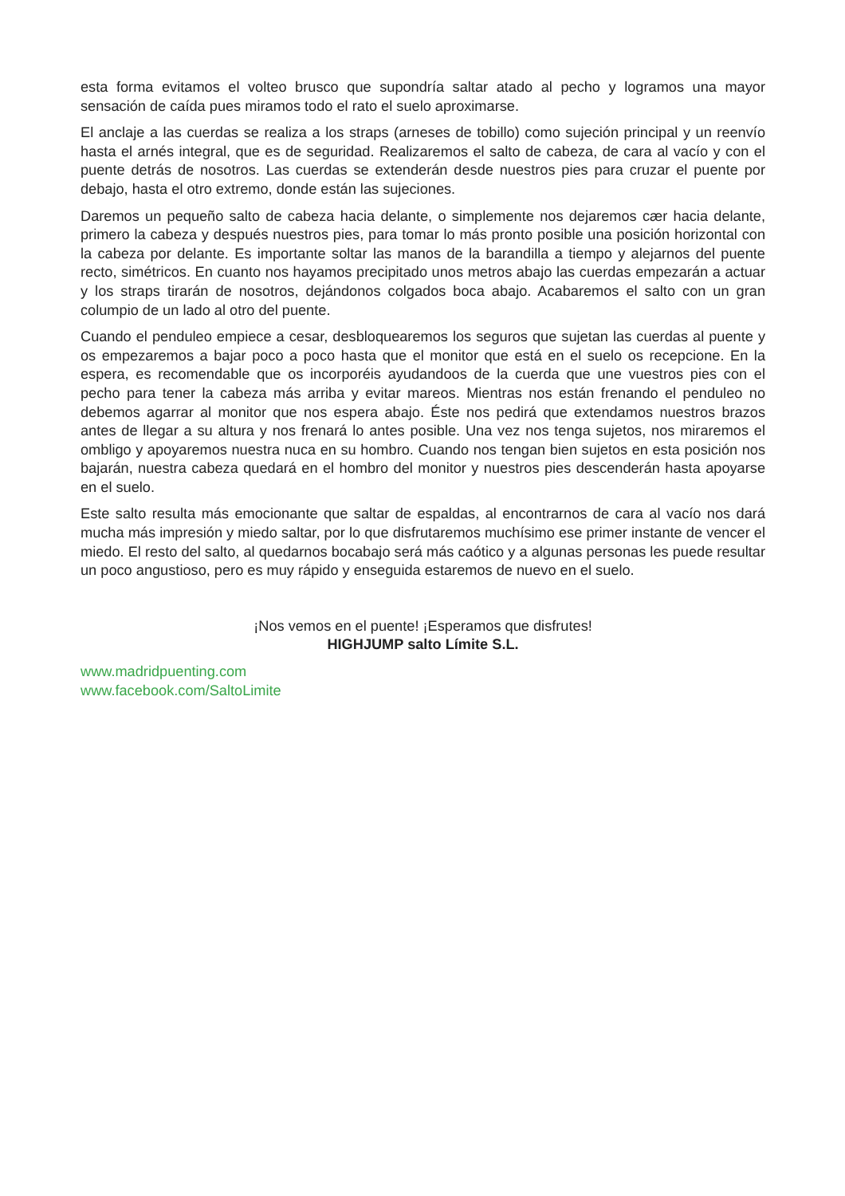esta forma evitamos el volteo brusco que supondría saltar atado al pecho y logramos una mayor sensación de caída pues miramos todo el rato el suelo aproximarse.
El anclaje a las cuerdas se realiza a los straps (arneses de tobillo) como sujeción principal y un reenvío hasta el arnés integral, que es de seguridad. Realizaremos el salto de cabeza, de cara al vacío y con el puente detrás de nosotros. Las cuerdas se extenderán desde nuestros pies para cruzar el puente por debajo, hasta el otro extremo, donde están las sujeciones.
Daremos un pequeño salto de cabeza hacia delante, o simplemente nos dejaremos cær hacia delante, primero la cabeza y después nuestros pies, para tomar lo más pronto posible una posición horizontal con la cabeza por delante. Es importante soltar las manos de la barandilla a tiempo y alejarnos del puente recto, simétricos. En cuanto nos hayamos precipitado unos metros abajo las cuerdas empezarán a actuar y los straps tirarán de nosotros, dejándonos colgados boca abajo. Acabaremos el salto con un gran columpio de un lado al otro del puente.
Cuando el penduleo empiece a cesar, desbloquearemos los seguros que sujetan las cuerdas al puente y os empezaremos a bajar poco a poco hasta que el monitor que está en el suelo os recepcione. En la espera, es recomendable que os incorporéis ayudandoos de la cuerda que une vuestros pies con el pecho para tener la cabeza más arriba y evitar mareos. Mientras nos están frenando el penduleo no debemos agarrar al monitor que nos espera abajo. Éste nos pedirá que extendamos nuestros brazos antes de llegar a su altura y nos frenará lo antes posible. Una vez nos tenga sujetos, nos miraremos el ombligo y apoyaremos nuestra nuca en su hombro. Cuando nos tengan bien sujetos en esta posición nos bajarán, nuestra cabeza quedará en el hombro del monitor y nuestros pies descenderán hasta apoyarse en el suelo.
Este salto resulta más emocionante que saltar de espaldas, al encontrarnos de cara al vacío nos dará mucha más impresión y miedo saltar, por lo que disfrutaremos muchísimo ese primer instante de vencer el miedo. El resto del salto, al quedarnos bocabajo será más caótico y a algunas personas les puede resultar un poco angustioso, pero es muy rápido y enseguida estaremos de nuevo en el suelo.
¡Nos vemos en el puente! ¡Esperamos que disfrutes!
HIGHJUMP salto Límite S.L.
www.madridpuenting.com
www.facebook.com/SaltoLimite